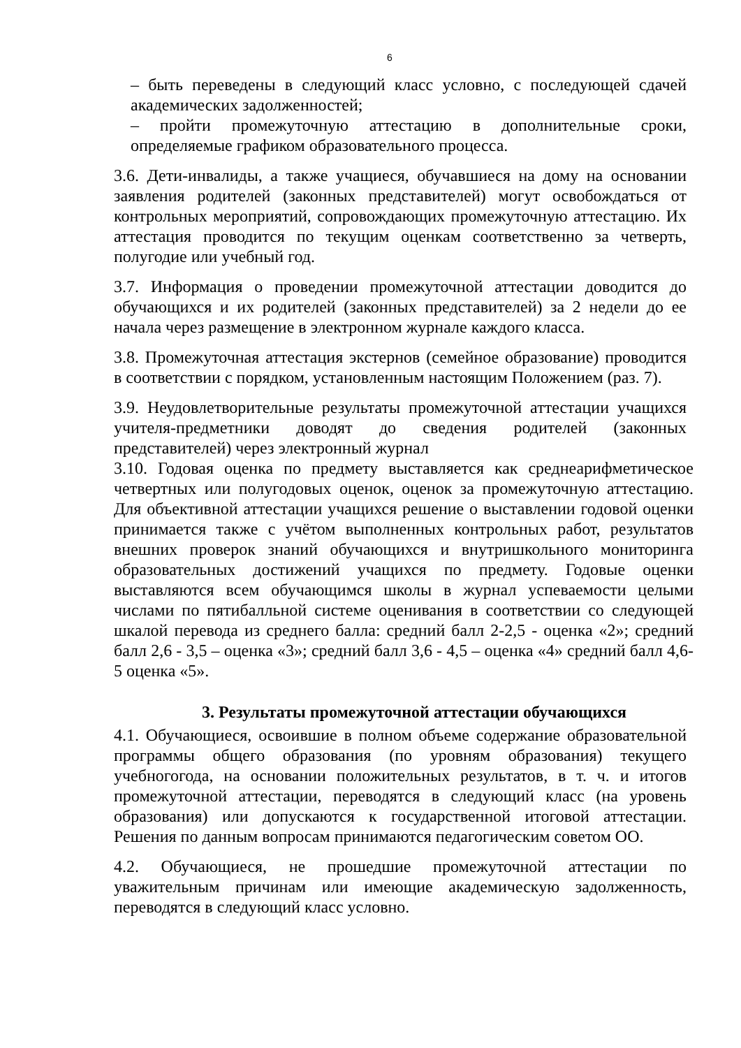6
– быть переведены в следующий класс условно, с последующей сдачей академических задолженностей;
– пройти промежуточную аттестацию в дополнительные сроки, определяемые графиком образовательного процесса.
3.6. Дети-инвалиды, а также учащиеся, обучавшиеся на дому на основании заявления родителей (законных представителей) могут освобождаться от контрольных мероприятий, сопровождающих промежуточную аттестацию. Их аттестация проводится по текущим оценкам соответственно за четверть, полугодие или учебный год.
3.7. Информация о проведении промежуточной аттестации доводится до обучающихся и их родителей (законных представителей) за 2 недели до ее начала через размещение в электронном журнале каждого класса.
3.8. Промежуточная аттестация экстернов (семейное образование) проводится в соответствии с порядком, установленным настоящим Положением (раз. 7).
3.9. Неудовлетворительные результаты промежуточной аттестации учащихся учителя-предметники доводят до сведения родителей (законных представителей) через электронный журнал
3.10. Годовая оценка по предмету выставляется как среднеарифметическое четвертных или полугодовых оценок, оценок за промежуточную аттестацию. Для объективной аттестации учащихся решение о выставлении годовой оценки принимается также с учётом выполненных контрольных работ, результатов внешних проверок знаний обучающихся и внутришкольного мониторинга образовательных достижений учащихся по предмету. Годовые оценки выставляются всем обучающимся школы в журнал успеваемости целыми числами по пятибалльной системе оценивания в соответствии со следующей шкалой перевода из среднего балла: средний балл 2-2,5 - оценка «2»; средний балл 2,6 - 3,5 – оценка «3»; средний балл 3,6 - 4,5 – оценка «4» средний балл 4,6-5 оценка «5».
3. Результаты промежуточной аттестации обучающихся
4.1. Обучающиеся, освоившие в полном объеме содержание образовательной программы общего образования (по уровням образования) текущего учебногогода, на основании положительных результатов, в т. ч. и итогов промежуточной аттестации, переводятся в следующий класс (на уровень образования) или допускаются к государственной итоговой аттестации. Решения по данным вопросам принимаются педагогическим советом ОО.
4.2. Обучающиеся, не прошедшие промежуточной аттестации по уважительным причинам или имеющие академическую задолженность, переводятся в следующий класс условно.